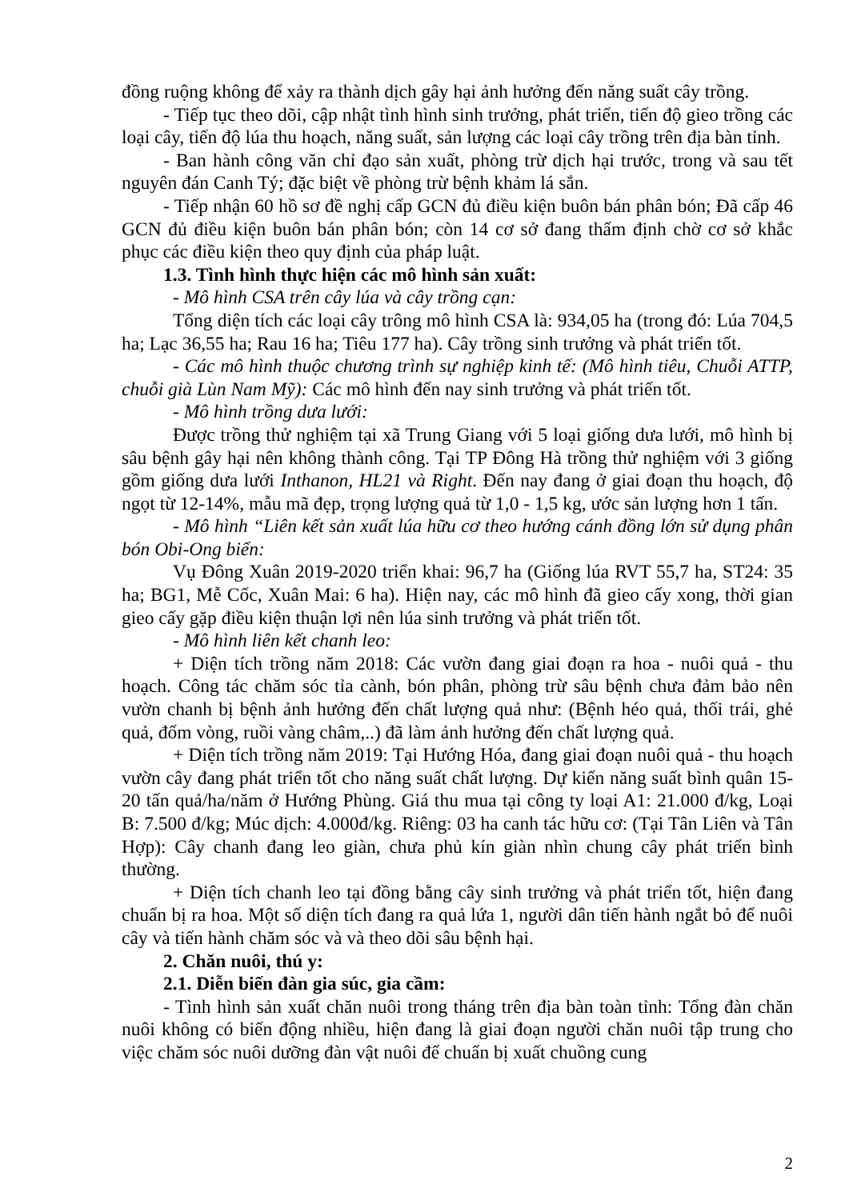đồng ruộng không để xảy ra thành dịch gây hại ảnh hưởng đến năng suất cây trồng.
- Tiếp tục theo dõi, cập nhật tình hình sinh trưởng, phát triển, tiến độ gieo trồng các loại cây, tiến độ lúa thu hoạch, năng suất, sản lượng các loại cây trồng trên địa bàn tỉnh.
- Ban hành công văn chỉ đạo sản xuất, phòng trừ dịch hại trước, trong và sau tết nguyên đán Canh Tý; đặc biệt về phòng trừ bệnh khảm lá sắn.
- Tiếp nhận 60 hồ sơ đề nghị cấp GCN đủ điều kiện buôn bán phân bón; Đã cấp 46 GCN đủ điều kiện buôn bán phân bón; còn 14 cơ sở đang thẩm định chờ cơ sở khắc phục các điều kiện theo quy định của pháp luật.
1.3. Tình hình thực hiện các mô hình sản xuất:
- Mô hình CSA trên cây lúa và cây trồng cạn:
Tổng diện tích các loại cây trông mô hình CSA là: 934,05 ha (trong đó: Lúa 704,5 ha; Lạc 36,55 ha; Rau 16 ha; Tiêu 177 ha). Cây trồng sinh trưởng và phát triển tốt.
- Các mô hình thuộc chương trình sự nghiệp kinh tế: (Mô hình tiêu, Chuỗi ATTP, chuỗi già Lùn Nam Mỹ): Các mô hình đến nay sinh trưởng và phát triển tốt.
- Mô hình trồng dưa lưới:
Được trồng thử nghiệm tại xã Trung Giang với 5 loại giống dưa lưới, mô hình bị sâu bệnh gây hại nên không thành công. Tại TP Đông Hà trồng thử nghiệm với 3 giống gồm giống dưa lưới Inthanon, HL21 và Right. Đến nay đang ở giai đoạn thu hoạch, độ ngọt từ 12-14%, mẫu mã đẹp, trọng lượng quả từ 1,0 - 1,5 kg, ước sản lượng hơn 1 tấn.
- Mô hình “Liên kết sản xuất lúa hữu cơ theo hướng cánh đồng lớn sử dụng phân bón Obi-Ong biển:
Vụ Đông Xuân 2019-2020 triển khai: 96,7 ha (Giống lúa RVT 55,7 ha, ST24: 35 ha; BG1, Mễ Cốc, Xuân Mai: 6 ha). Hiện nay, các mô hình đã gieo cấy xong, thời gian gieo cấy gặp điều kiện thuận lợi nên lúa sinh trưởng và phát triển tốt.
- Mô hình liên kết chanh leo:
+ Diện tích trồng năm 2018: Các vườn đang giai đoạn ra hoa - nuôi quả - thu hoạch. Công tác chăm sóc tỉa cành, bón phân, phòng trừ sâu bệnh chưa đảm bảo nên vườn chanh bị bệnh ảnh hưởng đến chất lượng quả như: (Bệnh héo quả, thối trái, ghẻ quả, đốm vòng, ruồi vàng châm,..) đã làm ảnh hưởng đến chất lượng quả.
+ Diện tích trồng năm 2019: Tại Hướng Hóa, đang giai đoạn nuôi quả - thu hoạch vườn cây đang phát triển tốt cho năng suất chất lượng. Dự kiến năng suất bình quân 15-20 tấn quả/ha/năm ở Hướng Phùng. Giá thu mua tại công ty loại A1: 21.000 đ/kg, Loại B: 7.500 đ/kg; Múc dịch: 4.000đ/kg. Riêng: 03 ha canh tác hữu cơ: (Tại Tân Liên và Tân Hợp): Cây chanh đang leo giàn, chưa phủ kín giàn nhìn chung cây phát triển bình thường.
+ Diện tích chanh leo tại đồng bằng cây sinh trưởng và phát triển tốt, hiện đang chuẩn bị ra hoa. Một số diện tích đang ra quả lứa 1, người dân tiến hành ngắt bỏ để nuôi cây và tiến hành chăm sóc và và theo dõi sâu bệnh hại.
2. Chăn nuôi, thú y:
2.1. Diễn biến đàn gia súc, gia cầm:
- Tình hình sản xuất chăn nuôi trong tháng trên địa bàn toàn tỉnh: Tổng đàn chăn nuôi không có biến động nhiều, hiện đang là giai đoạn người chăn nuôi tập trung cho việc chăm sóc nuôi dưỡng đàn vật nuôi để chuẩn bị xuất chuồng cung
2